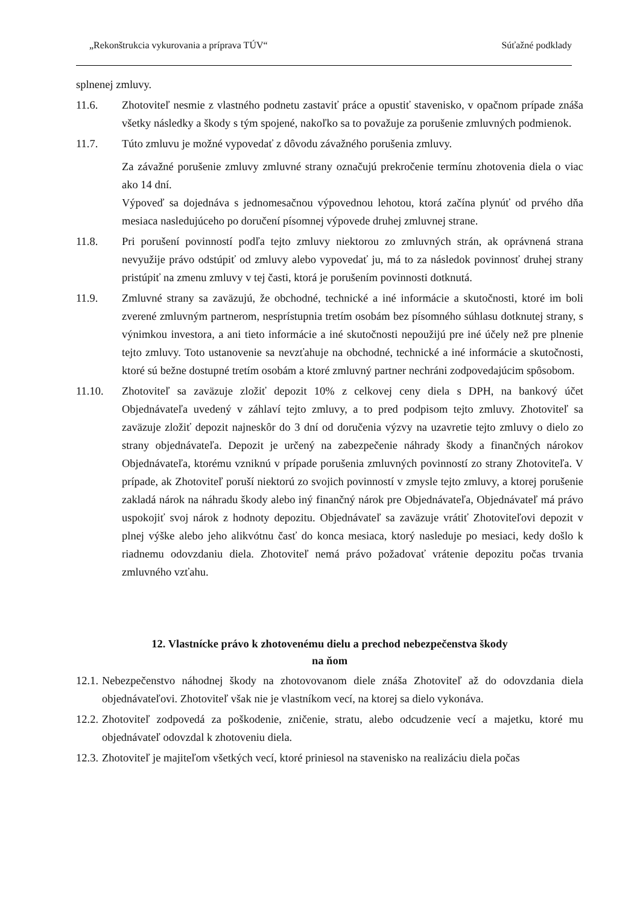„Rekonštrukcia vykurovania a príprava TÚV“Súťažné podklady
splnenej zmluvy.
11.6. Zhotoviteľ nesmie z vlastného podnetu zastaviť práce a opustiť stavenisko, v opačnom prípade znáša všetky následky a škody s tým spojené, nakoľko sa to považuje za porušenie zmluvných podmienok.
11.7. Túto zmluvu je možné vypovedať z dôvodu závažného porušenia zmluvy.
Za závažné porušenie zmluvy zmluvné strany označujú prekročenie termínu zhotovenia diela o viac ako 14 dní.
Výpoveď sa dojednáva s jednomesačnou výpovednou lehotou, ktorá začína plynúť od prvého dňa mesiaca nasledujúceho po doručení písomnej výpovede druhej zmluvnej strane.
11.8. Pri porušení povinností podľa tejto zmluvy niektorou zo zmluvných strán, ak oprávnená strana nevyužije právo odstúpiť od zmluvy alebo vypovedať ju, má to za následok povinnosť druhej strany pristúpiť na zmenu zmluvy v tej časti, ktorá je porušením povinnosti dotknutá.
11.9. Zmluvné strany sa zaväzujú, že obchodné, technické a iné informácie a skutočnosti, ktoré im boli zverené zmluvným partnerom, nesprístupnia tretím osobám bez písomného súhlasu dotknutej strany, s výnimkou investora, a ani tieto informácie a iné skutočnosti nepoužijú pre iné účely než pre plnenie tejto zmluvy. Toto ustanovenie sa nevzťahuje na obchodné, technické a iné informácie a skutočnosti, ktoré sú bežne dostupné tretím osobám a ktoré zmluvný partner nechráni zodpovedajúcim spôsobom.
11.10. Zhotoviteľ sa zaväzuje zložiť depozit 10% z celkovej ceny diela s DPH, na bankový účet Objednávateľa uvedený v záhlaví tejto zmluvy, a to pred podpisom tejto zmluvy. Zhotoviteľ sa zaväzuje zložiť depozit najneskôr do 3 dní od doručenia výzvy na uzavretie tejto zmluvy o dielo zo strany objednávateľa. Depozit je určený na zabezpečenie náhrady škody a finančných nárokov Objednávateľa, ktorému vzniknú v prípade porušenia zmluvných povinností zo strany Zhotoviteľa. V prípade, ak Zhotoviteľ poruší niektorú zo svojich povinností v zmysle tejto zmluvy, a ktorej porušenie zakladá nárok na náhradu škody alebo iný finančný nárok pre Objednávateľa, Objednávateľ má právo uspokojiť svoj nárok z hodnoty depozitu. Objednávateľ sa zaväzuje vrátiť Zhotoviteľovi depozit v plnej výške alebo jeho alikvótnu časť do konca mesiaca, ktorý nasleduje po mesiaci, kedy došlo k riadnemu odovzdaniu diela. Zhotoviteľ nemá právo požadovať vrátenie depozitu počas trvania zmluvného vzťahu.
12. Vlastnícke právo k zhotovenému dielu a prechod nebezpečenstva škody
na ňom
12.1. Nebezpečenstvo náhodnej škody na zhotovovanom diele znáša Zhotoviteľ až do odovzdania diela objednávateľovi. Zhotoviteľ však nie je vlastníkom vecí, na ktorej sa dielo vykonáva.
12.2. Zhotoviteľ zodpovedá za poškodenie, zničenie, stratu, alebo odcudzenie vecí a majetku, ktoré mu objednávateľ odovzdal k zhotoveniu diela.
12.3. Zhotoviteľ je majiteľom všetkých vecí, ktoré priniesol na stavenisko na realizáciu diela počas